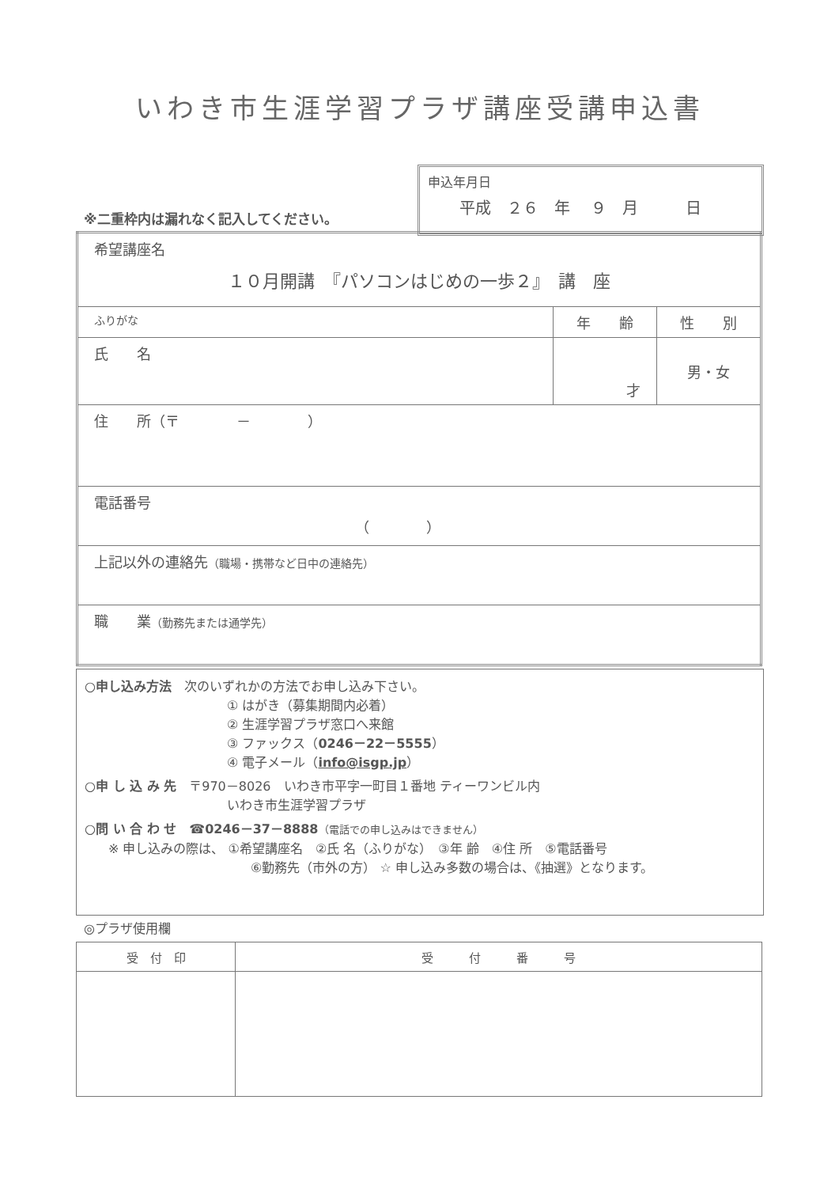いわき市生涯学習プラザ講座受講申込書
※二重枠内は漏れなく記入してください。
申込年月日
平成　２６　年　 ９　月　　　日
| 希望講座名 １０月開講 『パソコンはじめの一歩２』 講 座 | | |
| ふりがな | 年 齢 | 性 別 |
| 氏 名 | 才 | 男・女 |
| 住 所（〒 － ） | | |
| 電話番号 （ ） | | |
| 上記以外の連絡先 （職場・携帯など日中の連絡先） | | |
| 職 業 （勤務先または通学先） | | |
○申し込み方法　次のいずれかの方法でお申し込み下さい。
① はがき（募集期間内必着）
② 生涯学習プラザ窓口へ来館
③ ファックス（0246－22－5555）
④ 電子メール（info@isgp.jp）
○申 し 込 み 先　〒970－8026　いわき市平字一町目１番地 ティーワンビル内
いわき市生涯学習プラザ
○問 い 合 わ せ　☎0246－37－8888（電話での申し込みはできません）
※ 申し込みの際は、 ①希望講座名　②氏 名（ふりがな）　③年 齢　④住 所　⑤電話番号
⑥勤務先（市外の方） ☆ 申し込み多数の場合は、《抽選》となります。
◎プラザ使用欄
| 受 付 印 | 受 付 番 号 |
| --- | --- |